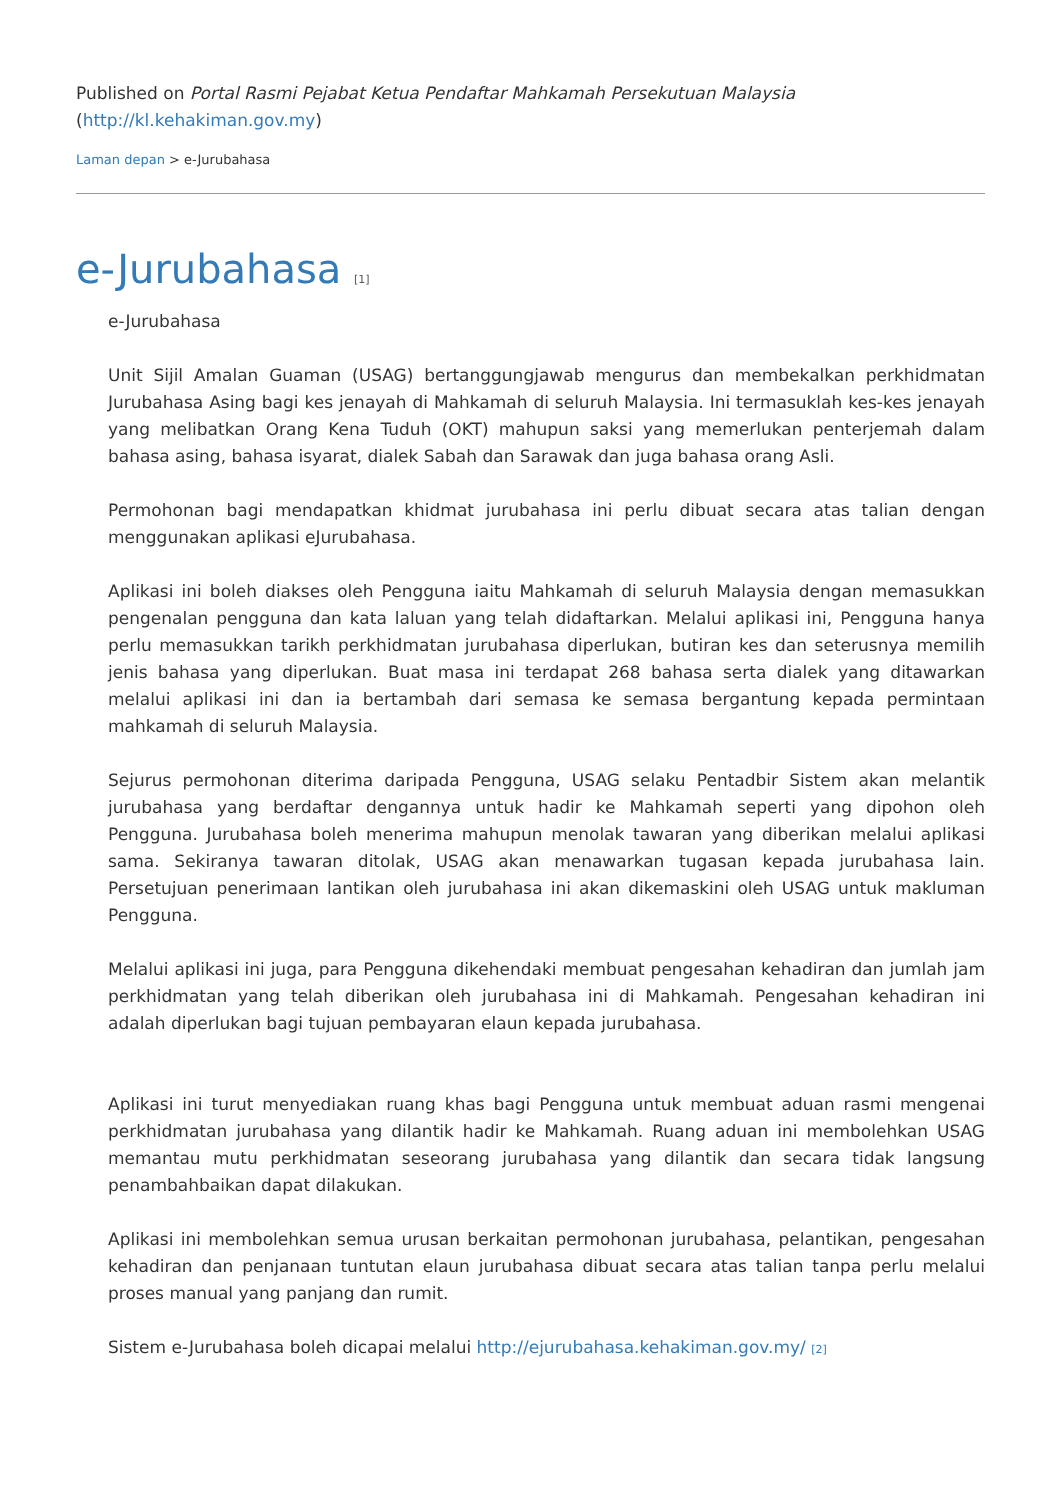Published on Portal Rasmi Pejabat Ketua Pendaftar Mahkamah Persekutuan Malaysia (http://kl.kehakiman.gov.my)
Laman depan > e-Jurubahasa
e-Jurubahasa [1]
e-Jurubahasa
Unit Sijil Amalan Guaman (USAG) bertanggungjawab mengurus dan membekalkan perkhidmatan Jurubahasa Asing bagi kes jenayah di Mahkamah di seluruh Malaysia. Ini termasuklah kes-kes jenayah yang melibatkan Orang Kena Tuduh (OKT) mahupun saksi yang memerlukan penterjemah dalam bahasa asing, bahasa isyarat, dialek Sabah dan Sarawak dan juga bahasa orang Asli.
Permohonan bagi mendapatkan khidmat jurubahasa ini perlu dibuat secara atas talian dengan menggunakan aplikasi eJurubahasa.
Aplikasi ini boleh diakses oleh Pengguna iaitu Mahkamah di seluruh Malaysia dengan memasukkan pengenalan pengguna dan kata laluan yang telah didaftarkan. Melalui aplikasi ini, Pengguna hanya perlu memasukkan tarikh perkhidmatan jurubahasa diperlukan, butiran kes dan seterusnya memilih jenis bahasa yang diperlukan. Buat masa ini terdapat 268 bahasa serta dialek yang ditawarkan melalui aplikasi ini dan ia bertambah dari semasa ke semasa bergantung kepada permintaan mahkamah di seluruh Malaysia.
Sejurus permohonan diterima daripada Pengguna, USAG selaku Pentadbir Sistem akan melantik jurubahasa yang berdaftar dengannya untuk hadir ke Mahkamah seperti yang dipohon oleh Pengguna. Jurubahasa boleh menerima mahupun menolak tawaran yang diberikan melalui aplikasi sama. Sekiranya tawaran ditolak, USAG akan menawarkan tugasan kepada jurubahasa lain. Persetujuan penerimaan lantikan oleh jurubahasa ini akan dikemaskini oleh USAG untuk makluman Pengguna.
Melalui aplikasi ini juga, para Pengguna dikehendaki membuat pengesahan kehadiran dan jumlah jam perkhidmatan yang telah diberikan oleh jurubahasa ini di Mahkamah. Pengesahan kehadiran ini adalah diperlukan bagi tujuan pembayaran elaun kepada jurubahasa.
Aplikasi ini turut menyediakan ruang khas bagi Pengguna untuk membuat aduan rasmi mengenai perkhidmatan jurubahasa yang dilantik hadir ke Mahkamah. Ruang aduan ini membolehkan USAG memantau mutu perkhidmatan seseorang jurubahasa yang dilantik dan secara tidak langsung penambahbaikan dapat dilakukan.
Aplikasi ini membolehkan semua urusan berkaitan permohonan jurubahasa, pelantikan, pengesahan kehadiran dan penjanaan tuntutan elaun jurubahasa dibuat secara atas talian tanpa perlu melalui proses manual yang panjang dan rumit.
Sistem e-Jurubahasa boleh dicapai melalui http://ejurubahasa.kehakiman.gov.my/ [2]